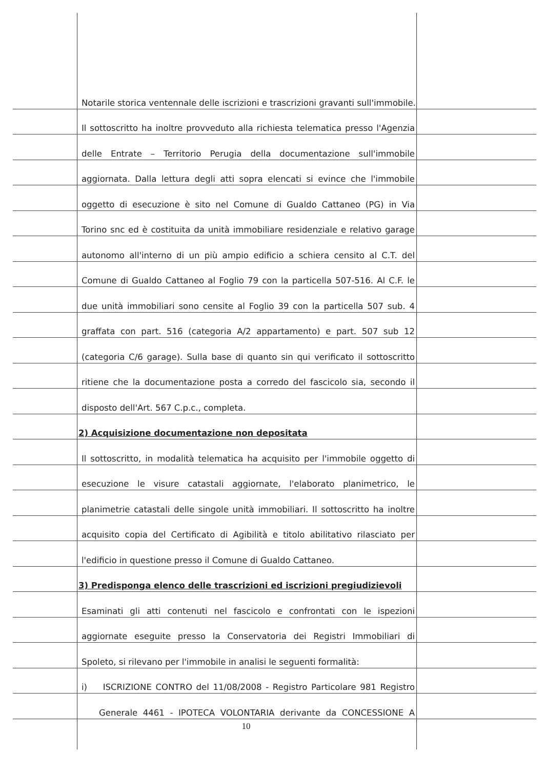Notarile storica ventennale delle iscrizioni e trascrizioni gravanti sull'immobile.
Il sottoscritto ha inoltre provveduto alla richiesta telematica presso l'Agenzia
delle Entrate – Territorio Perugia della documentazione sull'immobile
aggiornata. Dalla lettura degli atti sopra elencati si evince che l'immobile
oggetto di esecuzione è sito nel Comune di Gualdo Cattaneo (PG) in Via
Torino snc ed è costituita da unità immobiliare residenziale e relativo garage
autonomo all'interno di un più ampio edificio a schiera censito al C.T. del
Comune di Gualdo Cattaneo al Foglio 79 con la particella 507-516. Al C.F. le
due unità immobiliari sono censite al Foglio 39 con la particella 507 sub. 4
graffata con part. 516 (categoria A/2 appartamento) e part. 507 sub 12
(categoria C/6 garage). Sulla base di quanto sin qui verificato il sottoscritto
ritiene che la documentazione posta a corredo del fascicolo sia, secondo il
disposto dell'Art. 567 C.p.c., completa.
2) Acquisizione documentazione non depositata
Il sottoscritto, in modalità telematica ha acquisito per l'immobile oggetto di
esecuzione le visure catastali aggiornate, l'elaborato planimetrico, le
planimetrie catastali delle singole unità immobiliari. Il sottoscritto ha inoltre
acquisito copia del Certificato di Agibilità e titolo abilitativo rilasciato per
l'edificio in questione presso il Comune di Gualdo Cattaneo.
3) Predisponga elenco delle trascrizioni ed iscrizioni pregiudizievoli
Esaminati gli atti contenuti nel fascicolo e confrontati con le ispezioni
aggiornate eseguite presso la Conservatoria dei Registri Immobiliari di
Spoleto, si rilevano per l'immobile in analisi le seguenti formalità:
i) ISCRIZIONE CONTRO del 11/08/2008 - Registro Particolare 981 Registro
Generale 4461 - IPOTECA VOLONTARIA derivante da CONCESSIONE A
10